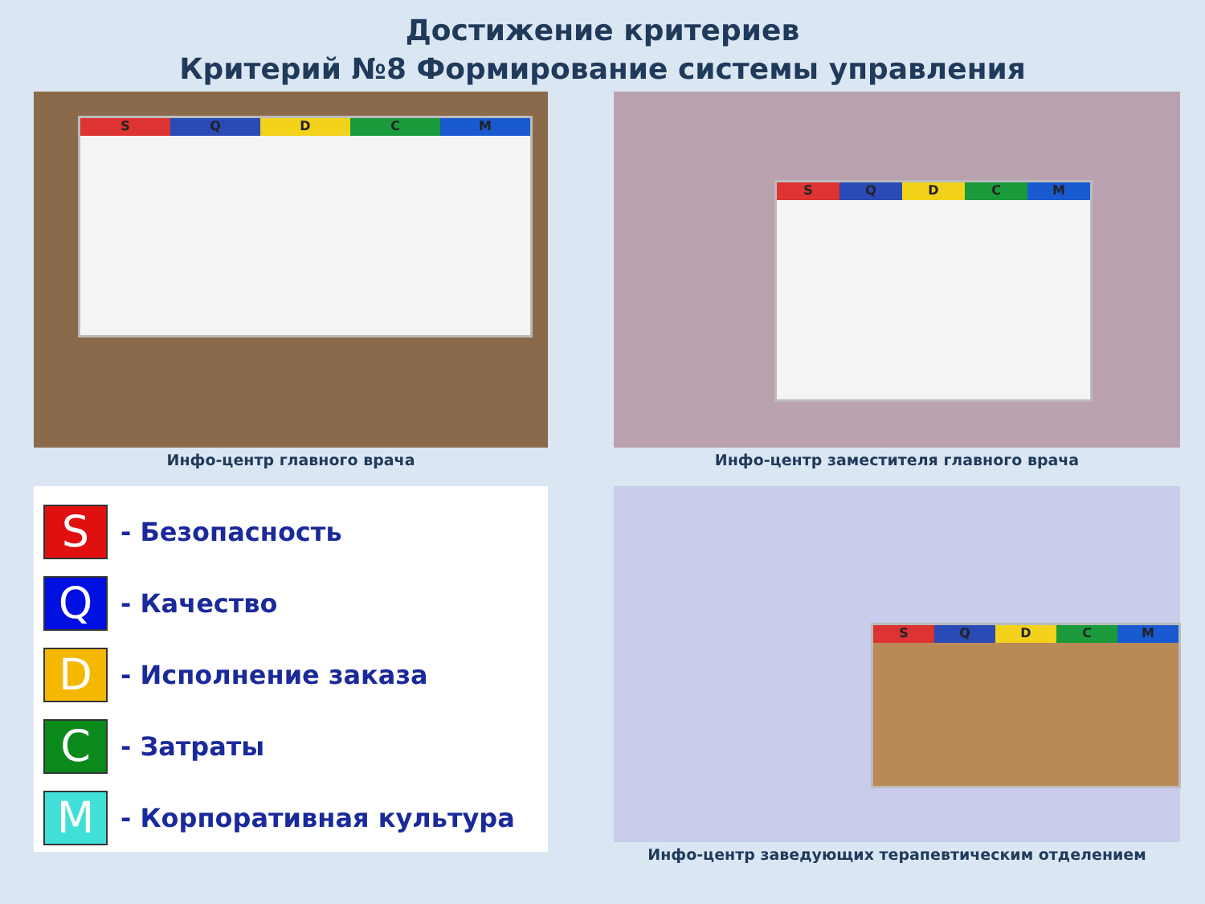Достижение критериев
Критерий №8 Формирование системы управления
S Q D C M
Инфо-центр главного врача
S Q D C M
Инфо-центр заместителя главного врача
S
- Безопасность
Q
- Качество
D
- Исполнение заказа
C
- Затраты
M
- Корпоративная культура
S Q D C M
Инфо-центр заведующих терапевтическим отделением